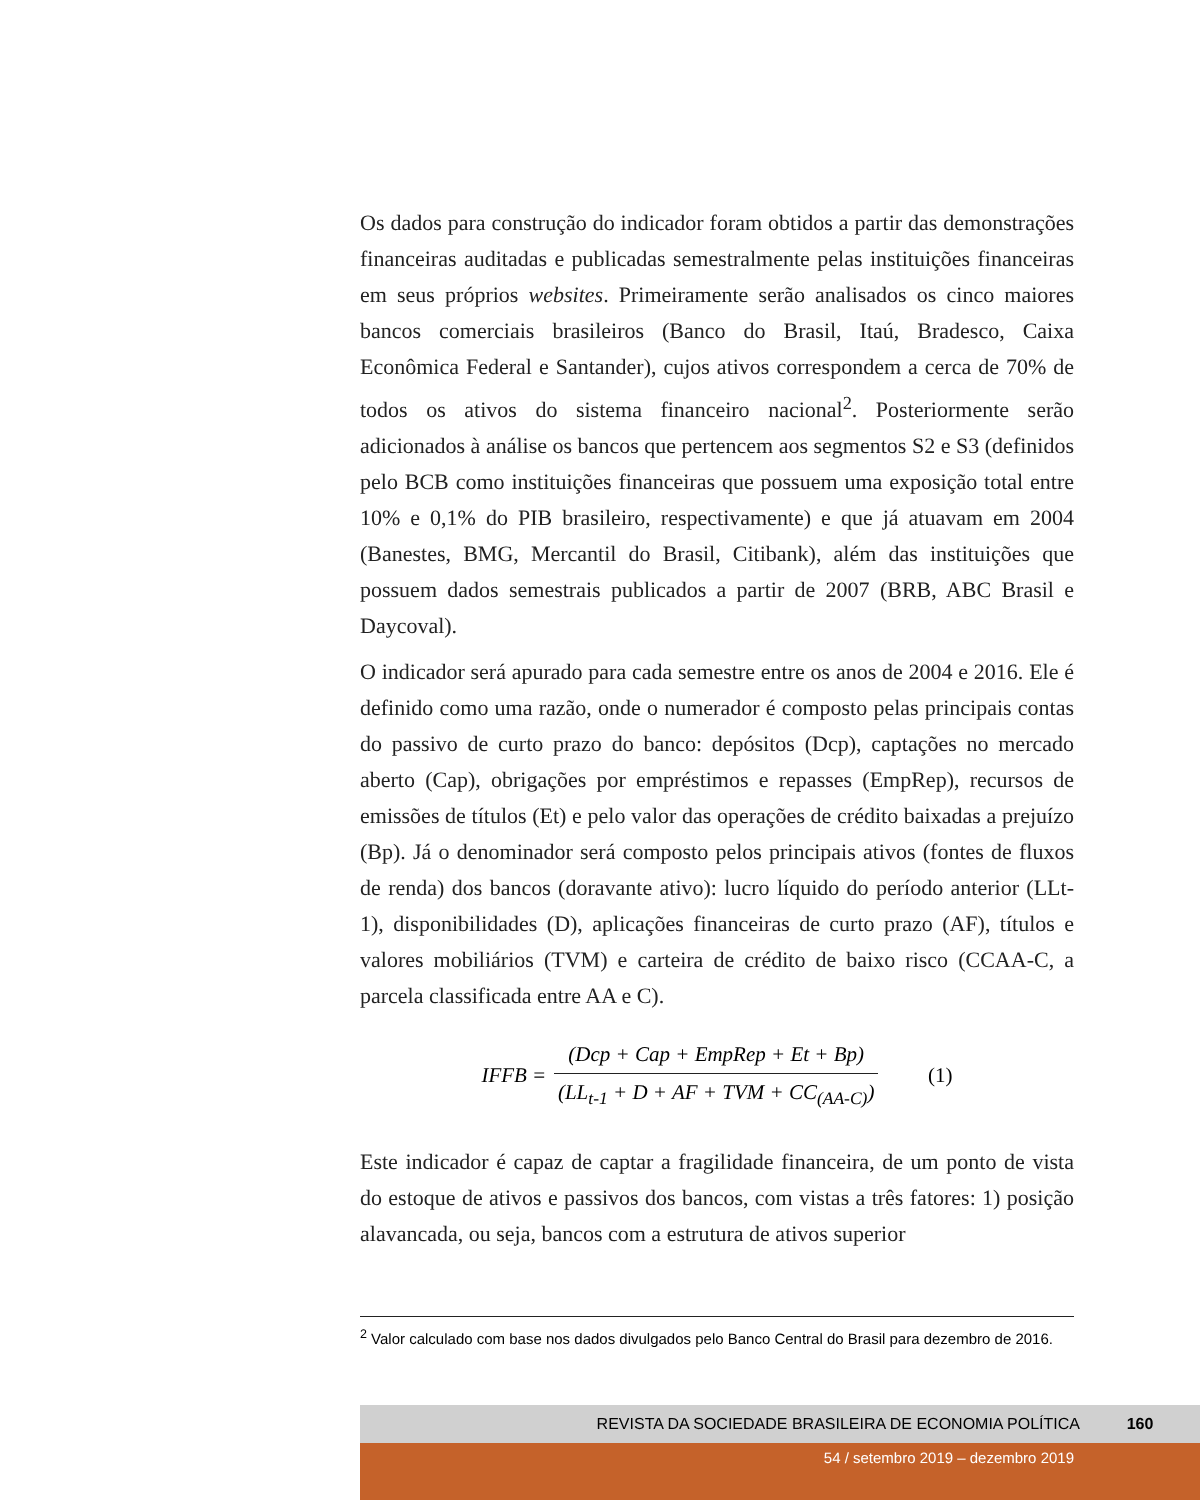Os dados para construção do indicador foram obtidos a partir das demonstrações financeiras auditadas e publicadas semestralmente pelas instituições financeiras em seus próprios websites. Primeiramente serão analisados os cinco maiores bancos comerciais brasileiros (Banco do Brasil, Itaú, Bradesco, Caixa Econômica Federal e Santander), cujos ativos correspondem a cerca de 70% de todos os ativos do sistema financeiro nacional<sup>2</sup>. Posteriormente serão adicionados à análise os bancos que pertencem aos segmentos S2 e S3 (definidos pelo BCB como instituições financeiras que possuem uma exposição total entre 10% e 0,1% do PIB brasileiro, respectivamente) e que já atuavam em 2004 (Banestes, BMG, Mercantil do Brasil, Citibank), além das instituições que possuem dados semestrais publicados a partir de 2007 (BRB, ABC Brasil e Daycoval).
O indicador será apurado para cada semestre entre os anos de 2004 e 2016. Ele é definido como uma razão, onde o numerador é composto pelas principais contas do passivo de curto prazo do banco: depósitos (Dcp), captações no mercado aberto (Cap), obrigações por empréstimos e repasses (EmpRep), recursos de emissões de títulos (Et) e pelo valor das operações de crédito baixadas a prejuízo (Bp). Já o denominador será composto pelos principais ativos (fontes de fluxos de renda) dos bancos (doravante ativo): lucro líquido do período anterior (LLt-1), disponibilidades (D), aplicações financeiras de curto prazo (AF), títulos e valores mobiliários (TVM) e carteira de crédito de baixo risco (CCAA-C, a parcela classificada entre AA e C).
IFFB = (Dcp + Cap + EmpRep + Et + Bp) (LL<sub>t-1</sub> + D + AF + TVM + CC<sub>(AA-C)</sub>) (1)
Este indicador é capaz de captar a fragilidade financeira, de um ponto de vista do estoque de ativos e passivos dos bancos, com vistas a três fatores: 1) posição alavancada, ou seja, bancos com a estrutura de ativos superior
<sup>2</sup> Valor calculado com base nos dados divulgados pelo Banco Central do Brasil para dezembro de 2016.
REVISTA DA SOCIEDADE BRASILEIRA DE ECONOMIA POLÍTICA 160
54 / setembro 2019 – dezembro 2019